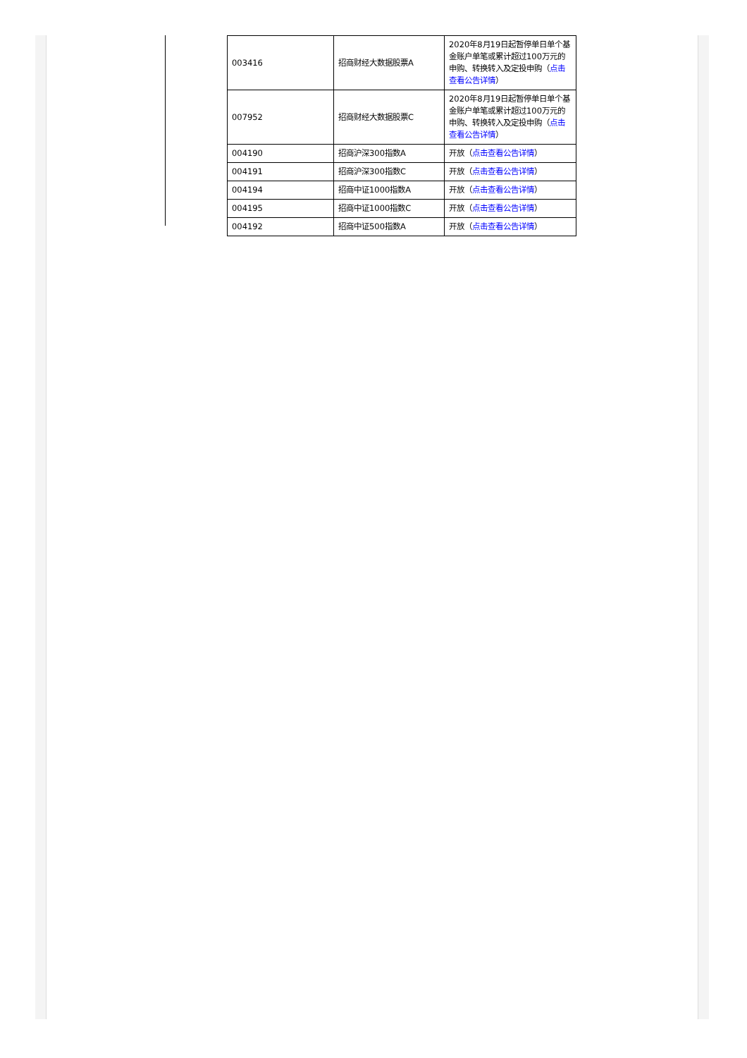| 003416 | 招商财经大数据股票A | 2020年8月19日起暂停单日单个基金账户单笔或累计超过100万元的申购、转换转入及定投申购（ 点击查看公告详情 ） |
| 007952 | 招商财经大数据股票C | 2020年8月19日起暂停单日单个基金账户单笔或累计超过100万元的申购、转换转入及定投申购（ 点击查看公告详情 ） |
| 004190 | 招商沪深300指数A | 开放（ 点击查看公告详情 ） |
| 004191 | 招商沪深300指数C | 开放（ 点击查看公告详情 ） |
| 004194 | 招商中证1000指数A | 开放（ 点击查看公告详情 ） |
| 004195 | 招商中证1000指数C | 开放（ 点击查看公告详情 ） |
| 004192 | 招商中证500指数A | 开放（ 点击查看公告详情 ） |